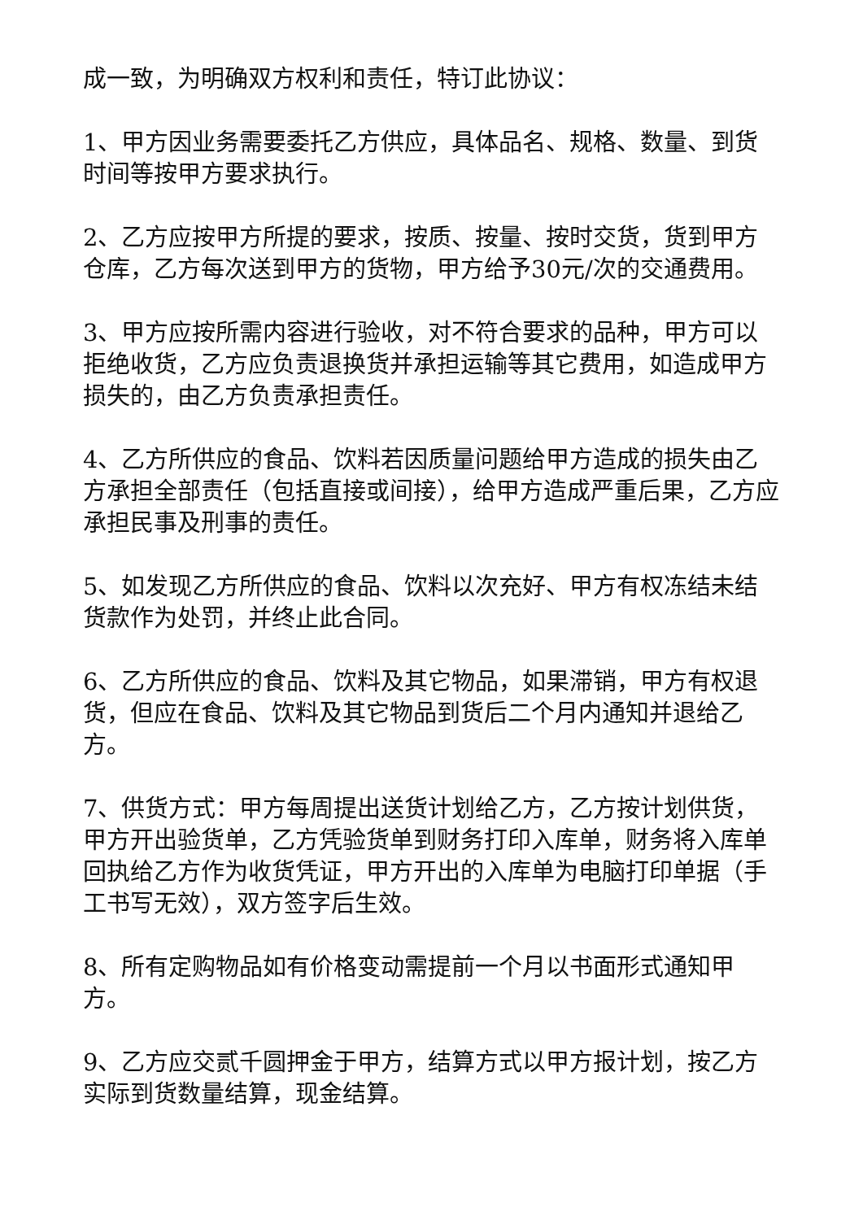成一致，为明确双方权利和责任，特订此协议：
1、甲方因业务需要委托乙方供应，具体品名、规格、数量、到货时间等按甲方要求执行。
2、乙方应按甲方所提的要求，按质、按量、按时交货，货到甲方仓库，乙方每次送到甲方的货物，甲方给予30元/次的交通费用。
3、甲方应按所需内容进行验收，对不符合要求的品种，甲方可以拒绝收货，乙方应负责退换货并承担运输等其它费用，如造成甲方损失的，由乙方负责承担责任。
4、乙方所供应的食品、饮料若因质量问题给甲方造成的损失由乙方承担全部责任（包括直接或间接），给甲方造成严重后果，乙方应承担民事及刑事的责任。
5、如发现乙方所供应的食品、饮料以次充好、甲方有权冻结未结货款作为处罚，并终止此合同。
6、乙方所供应的食品、饮料及其它物品，如果滞销，甲方有权退货，但应在食品、饮料及其它物品到货后二个月内通知并退给乙方。
7、供货方式：甲方每周提出送货计划给乙方，乙方按计划供货，甲方开出验货单，乙方凭验货单到财务打印入库单，财务将入库单回执给乙方作为收货凭证，甲方开出的入库单为电脑打印单据（手工书写无效），双方签字后生效。
8、所有定购物品如有价格变动需提前一个月以书面形式通知甲方。
9、乙方应交贰千圆押金于甲方，结算方式以甲方报计划，按乙方实际到货数量结算，现金结算。